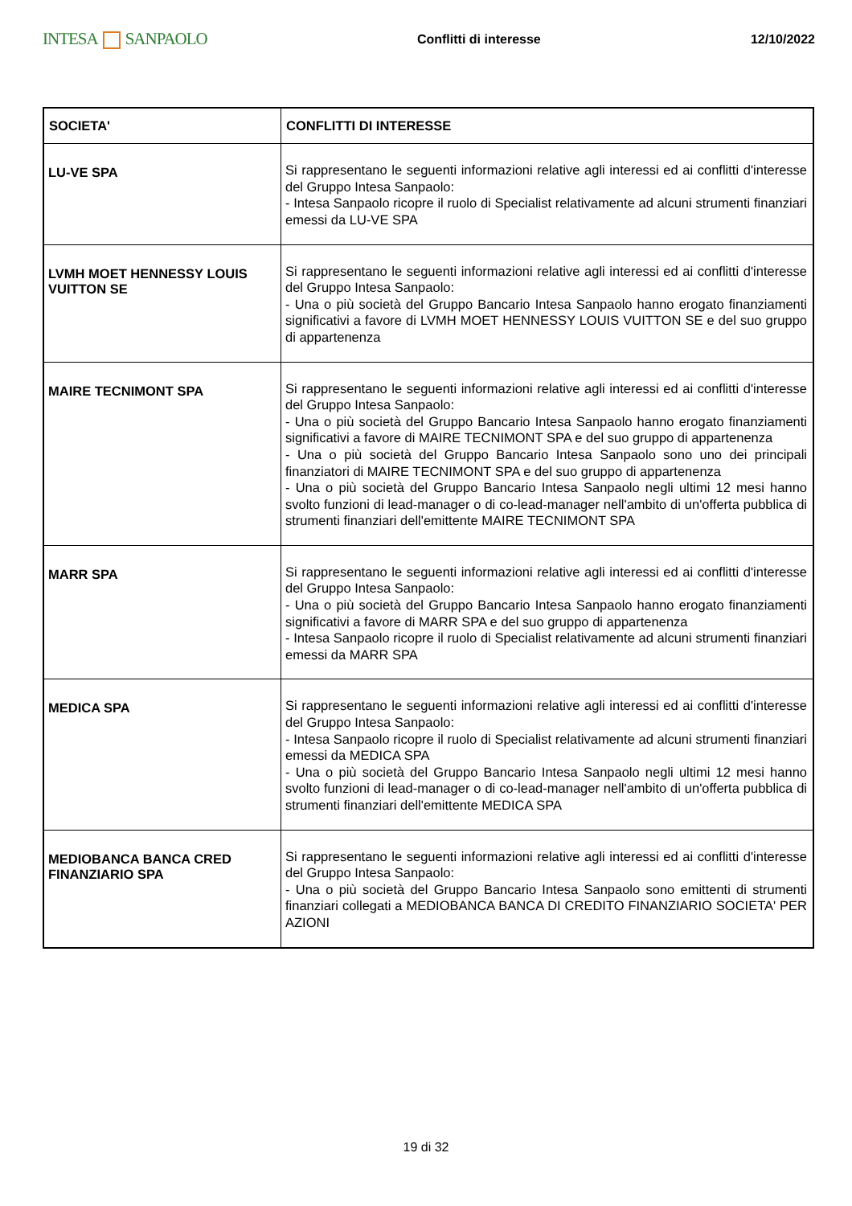INTESA SANPAOLO
Conflitti di interesse 12/10/2022
| SOCIETA' | CONFLITTI DI INTERESSE |
| --- | --- |
| LU-VE SPA | Si rappresentano le seguenti informazioni relative agli interessi ed ai conflitti d'interesse del Gruppo Intesa Sanpaolo: - Intesa Sanpaolo ricopre il ruolo di Specialist relativamente ad alcuni strumenti finanziari emessi da LU-VE SPA |
| LVMH MOET HENNESSY LOUIS VUITTON SE | Si rappresentano le seguenti informazioni relative agli interessi ed ai conflitti d'interesse del Gruppo Intesa Sanpaolo: - Una o più società del Gruppo Bancario Intesa Sanpaolo hanno erogato finanziamenti significativi a favore di LVMH MOET HENNESSY LOUIS VUITTON SE e del suo gruppo di appartenenza |
| MAIRE TECNIMONT SPA | Si rappresentano le seguenti informazioni relative agli interessi ed ai conflitti d'interesse del Gruppo Intesa Sanpaolo: - Una o più società del Gruppo Bancario Intesa Sanpaolo hanno erogato finanziamenti significativi a favore di MAIRE TECNIMONT SPA e del suo gruppo di appartenenza - Una o più società del Gruppo Bancario Intesa Sanpaolo sono uno dei principali finanziatori di MAIRE TECNIMONT SPA e del suo gruppo di appartenenza - Una o più società del Gruppo Bancario Intesa Sanpaolo negli ultimi 12 mesi hanno svolto funzioni di lead-manager o di co-lead-manager nell'ambito di un'offerta pubblica di strumenti finanziari dell'emittente MAIRE TECNIMONT SPA |
| MARR SPA | Si rappresentano le seguenti informazioni relative agli interessi ed ai conflitti d'interesse del Gruppo Intesa Sanpaolo: - Una o più società del Gruppo Bancario Intesa Sanpaolo hanno erogato finanziamenti significativi a favore di MARR SPA e del suo gruppo di appartenenza - Intesa Sanpaolo ricopre il ruolo di Specialist relativamente ad alcuni strumenti finanziari emessi da MARR SPA |
| MEDICA SPA | Si rappresentano le seguenti informazioni relative agli interessi ed ai conflitti d'interesse del Gruppo Intesa Sanpaolo: - Intesa Sanpaolo ricopre il ruolo di Specialist relativamente ad alcuni strumenti finanziari emessi da MEDICA SPA - Una o più società del Gruppo Bancario Intesa Sanpaolo negli ultimi 12 mesi hanno svolto funzioni di lead-manager o di co-lead-manager nell'ambito di un'offerta pubblica di strumenti finanziari dell'emittente MEDICA SPA |
| MEDIOBANCA BANCA CRED FINANZIARIO SPA | Si rappresentano le seguenti informazioni relative agli interessi ed ai conflitti d'interesse del Gruppo Intesa Sanpaolo: - Una o più società del Gruppo Bancario Intesa Sanpaolo sono emittenti di strumenti finanziari collegati a MEDIOBANCA BANCA DI CREDITO FINANZIARIO SOCIETA' PER AZIONI |
19 di 32